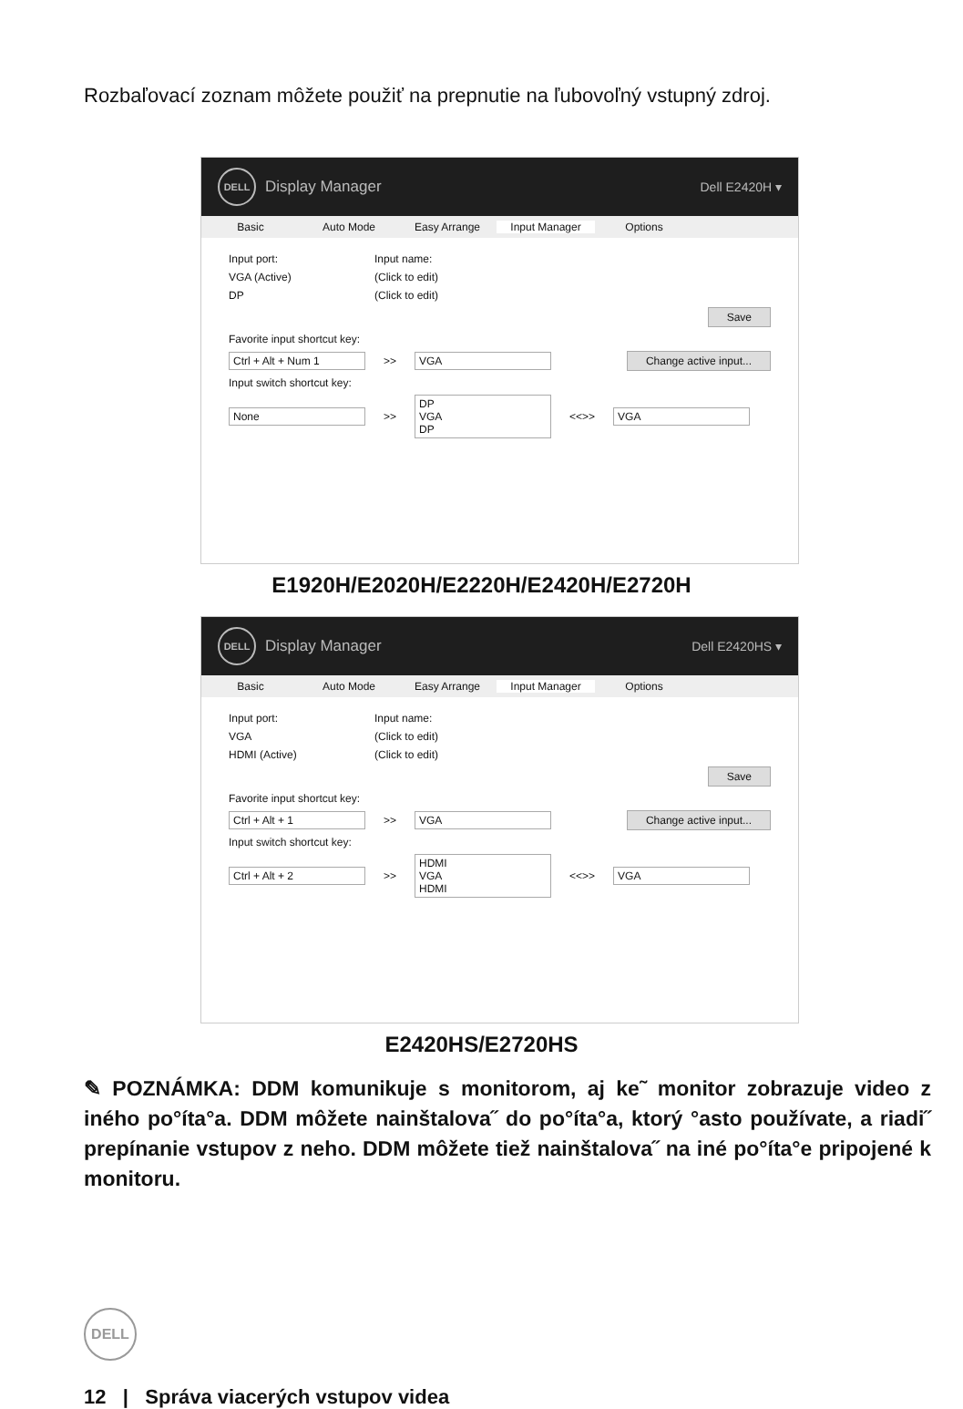Rozbaľovací zoznam môžete použiť na prepnutie na ľubovoľný vstupný zdroj.
DELL
Display Manager Dell E2420H ▾
Basic Auto Mode Easy Arrange Input Manager Options
Input port: Input name:
VGA (Active) (Click to edit)
DP (Click to edit)
Save
Favorite input shortcut key:
Ctrl + Alt + Num 1 >> VGA Change active input...
Input switch shortcut key:
None >> DP
VGA
DP <<>> VGA
E1920H/E2020H/E2220H/E2420H/E2720H
DELL
Display Manager Dell E2420HS ▾
Basic Auto Mode Easy Arrange Input Manager Options
Input port: Input name:
VGA (Click to edit)
HDMI (Active) (Click to edit)
Save
Favorite input shortcut key:
Ctrl + Alt + 1 >> VGA Change active input...
Input switch shortcut key:
Ctrl + Alt + 2 >> HDMI
VGA
HDMI <<>> VGA
E2420HS/E2720HS
✎ POZNÁMKA: DDM komunikuje s monitorom, aj ke˜ monitor zobrazuje video z iného po°íta°a. DDM môžete nainštalova˝ do po°íta°a, ktorý °asto používate, a riadi˝ prepínanie vstupov z neho. DDM môžete tiež nainštalova˝ na iné po°íta°e pripojené k monitoru.
DELL
12 | Správa viacerých vstupov videa